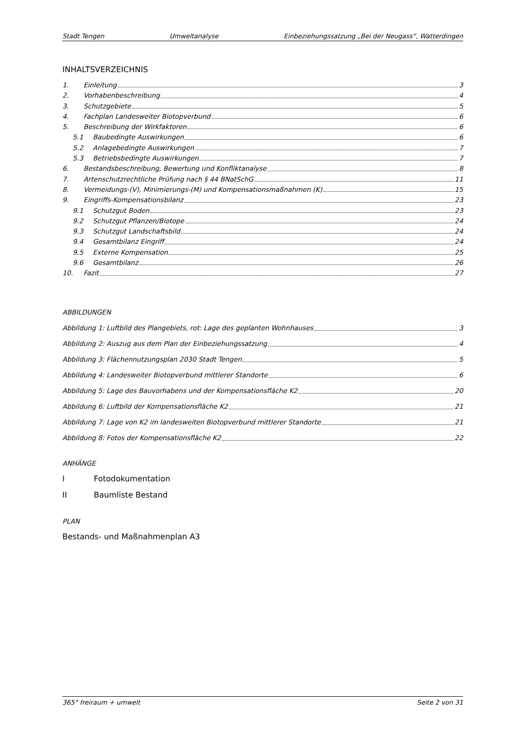Stadt Tengen Umweltanalyse Einbeziehungssatzung „Bei der Neugass“, Watterdingen
INHALTSVERZEICHNIS
1. Einleitung 3
2. Vorhabenbeschreibung 4
3. Schutzgebiete 5
4. Fachplan Landesweiter Biotopverbund 6
5. Beschreibung der Wirkfaktoren 6
5.1 Baubedingte Auswirkungen 6
5.2 Anlagebedingte Auswirkungen 7
5.3 Betriebsbedingte Auswirkungen 7
6. Bestandsbeschreibung, Bewertung und Konfliktanalyse 8
7. Artenschutzrechtliche Prüfung nach § 44 BNatSchG 11
8. Vermeidungs-(V), Minimierungs-(M) und Kompensationsmaßnahmen (K) 15
9. Eingriffs-Kompensationsbilanz 23
9.1 Schutzgut Boden 23
9.2 Schutzgut Pflanzen/Biotope 24
9.3 Schutzgut Landschaftsbild 24
9.4 Gesamtbilanz Eingriff 24
9.5 Externe Kompensation 25
9.6 Gesamtbilanz 26
10. Fazit 27
ABBILDUNGEN
Abbildung 1: Luftbild des Plangebiets, rot: Lage des geplanten Wohnhauses 3
Abbildung 2: Auszug aus dem Plan der Einbeziehungssatzung 4
Abbildung 3: Flächennutzungsplan 2030 Stadt Tengen 5
Abbildung 4: Landesweiter Biotopverbund mittlerer Standorte 6
Abbildung 5: Lage des Bauvorhabens und der Kompensationsfläche K2 20
Abbildung 6: Luftbild der Kompensationsfläche K2 21
Abbildung 7: Lage von K2 im landesweiten Biotopverbund mittlerer Standorte 21
Abbildung 8: Fotos der Kompensationsfläche K2 22
ANHÄNGE
I Fotodokumentation
II Baumliste Bestand
PLAN
Bestands- und Maßnahmenplan A3
365° freiraum + umwelt Seite 2 von 31